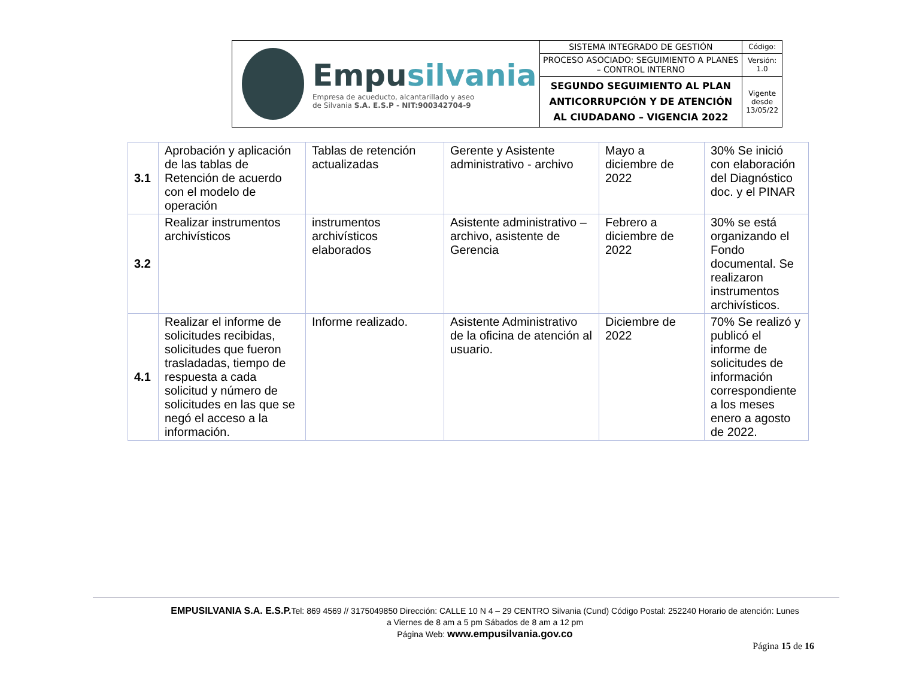| Empu silvania Empresa de acueducto, alcantarillado y aseo de Silvania S.A. E.S.P - NIT:900342704-9 | SISTEMA INTEGRADO DE GESTIÓN | Código: |
| | PROCESO ASOCIADO: SEGUIMIENTO A PLANES – CONTROL INTERNO | Versión: 1.0 |
| | SEGUNDO SEGUIMIENTO AL PLAN ANTICORRUPCIÓN Y DE ATENCIÓN AL CIUDADANO – VIGENCIA 2022 | Vigente desde 13/05/22 |
| 3.1 | Aprobación y aplicación de las tablas de Retención de acuerdo con el modelo de operación | Tablas de retención actualizadas | Gerente y Asistente administrativo - archivo | Mayo a diciembre de 2022 | 30% Se inició con elaboración del Diagnóstico doc. y el PINAR |
| 3.2 | Realizar instrumentos archivísticos | instrumentos archivísticos elaborados | Asistente administrativo – archivo, asistente de Gerencia | Febrero a diciembre de 2022 | 30% se está organizando el Fondo documental. Se realizaron instrumentos archivísticos. |
| 4.1 | Realizar el informe de solicitudes recibidas, solicitudes que fueron trasladadas, tiempo de respuesta a cada solicitud y número de solicitudes en las que se negó el acceso a la información. | Informe realizado. | Asistente Administrativo de la oficina de atención al usuario. | Diciembre de 2022 | 70% Se realizó y publicó el informe de solicitudes de información correspondiente a los meses enero a agosto de 2022. |
EMPUSILVANIA S.A. E.S.P. Tel: 869 4569 // 3175049850 Dirección: CALLE 10 N 4 – 29 CENTRO Silvania (Cund) Código Postal: 252240 Horario de atención: Lunes a Viernes de 8 am a 5 pm Sábados de 8 am a 12 pm
Página Web: www.empusilvania.gov.co
Página 15 de 16